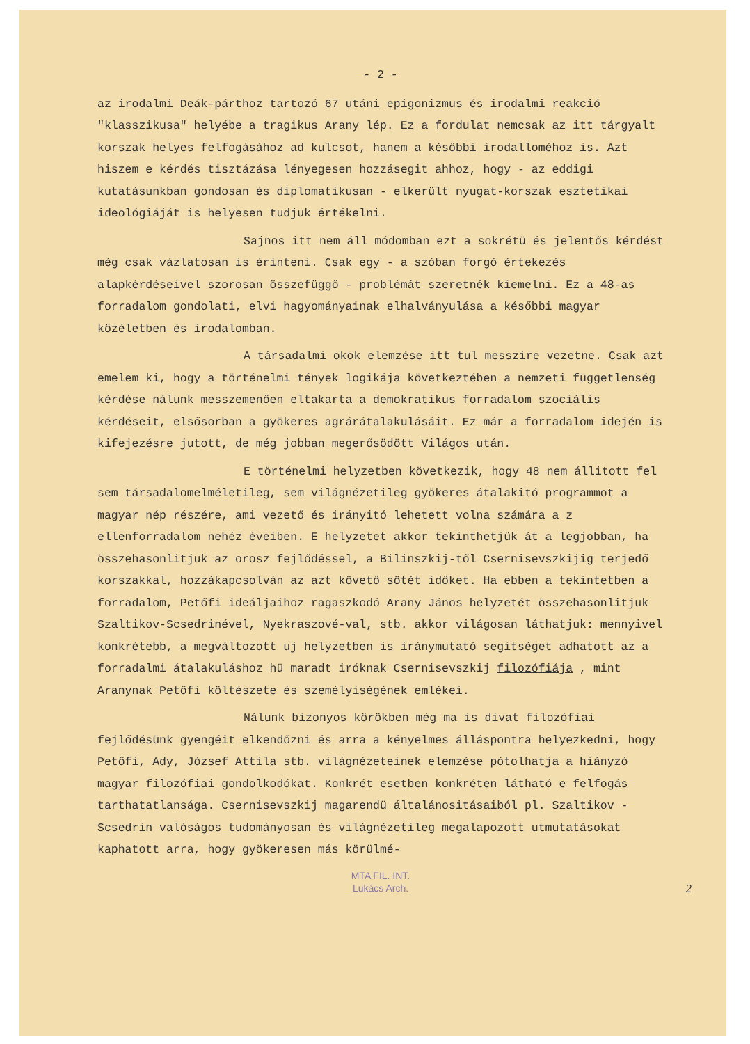- 2 -
az irodalmi Deák-párthoz tartozó 67 utáni epigonizmus és irodalmi reakció "klasszikusa" helyébe a tragikus Arany lép. Ez a fordulat nemcsak az itt tárgyalt korszak helyes felfogásához ad kulcsot, hanem a későbbi irodalloméhoz is. Azt hiszem e kérdés tisztázása lényegesen hozzásegit ahhoz, hogy - az eddigi kutatásunkban gondosan és diplomatikusan - elkerült nyugat-korszak esztetikai ideológiáját is helyesen tudjuk értékelni.
Sajnos itt nem áll módomban ezt a sokrétü és jelentős kérdést még csak vázlatosan is érinteni. Csak egy - a szóban forgó értekezés alapkérdéseivel szorosan összefüggő - problémát szeretnék kiemelni. Ez a 48-as forradalom gondolati, elvi hagyományainak elhalványulása a későbbi magyar közéletben és irodalomban.
A társadalmi okok elemzése itt tul messzire vezetne. Csak azt emelem ki, hogy a történelmi tények logikája következtében a nemzeti függetlenség kérdése nálunk messzemenően eltakarta a demokratikus forradalom szociális kérdéseit, elsősorban a gyökeres agrárátalakulásáit. Ez már a forradalom idején is kifejezésre jutott, de még jobban megerősödött Világos után.
E történelmi helyzetben következik, hogy 48 nem állitott fel sem társadalomelméletileg, sem világnézetileg gyökeres átalakitó programmot a magyar nép részére, ami vezető és irányitó lehetett volna számára a z ellenforradalom nehéz éveiben. E helyzetet akkor tekinthetjük át a legjobban, ha összehasonlitjuk az orosz fejlődéssel, a Bilinszkij-től Csernisevszkijig terjedő korszakkal, hozzákapcsolván az azt követő sötét időket. Ha ebben a tekintetben a forradalom, Petőfi ideáljaihoz ragaszkodó Arany János helyzetét összehasonlitjuk Szaltikov-Scsedrinével, Nyekraszové-val, stb. akkor világosan láthatjuk: mennyivel konkrétebb, a megváltozott uj helyzetben is iránymutató segitséget adhatott az a forradalmi átalakuláshoz hü maradt iróknak Csernisevszkij filozófiája , mint Aranynak Petőfi költészete és személyiségének emlékei.
Nálunk bizonyos körökben még ma is divat filozófiai fejlődésünk gyengéit elkendőzni és arra a kényelmes álláspontra helyezkedni, hogy Petőfi, Ady, József Attila stb. világnézeteinek elemzése pótolhatja a hiányzó magyar filozófiai gondolkodókat. Konkrét esetben konkréten látható e felfogás tarthatatlansága. Csernisevszkij magarendü általánositásaiból pl. Szaltikov - Scsedrin valóságos tudományosan és világnézetileg megalapozott utmutatásokat kaphatott arra, hogy gyökeresen más körülmé-
MTA FIL. INT.
Lukács Arch.
2